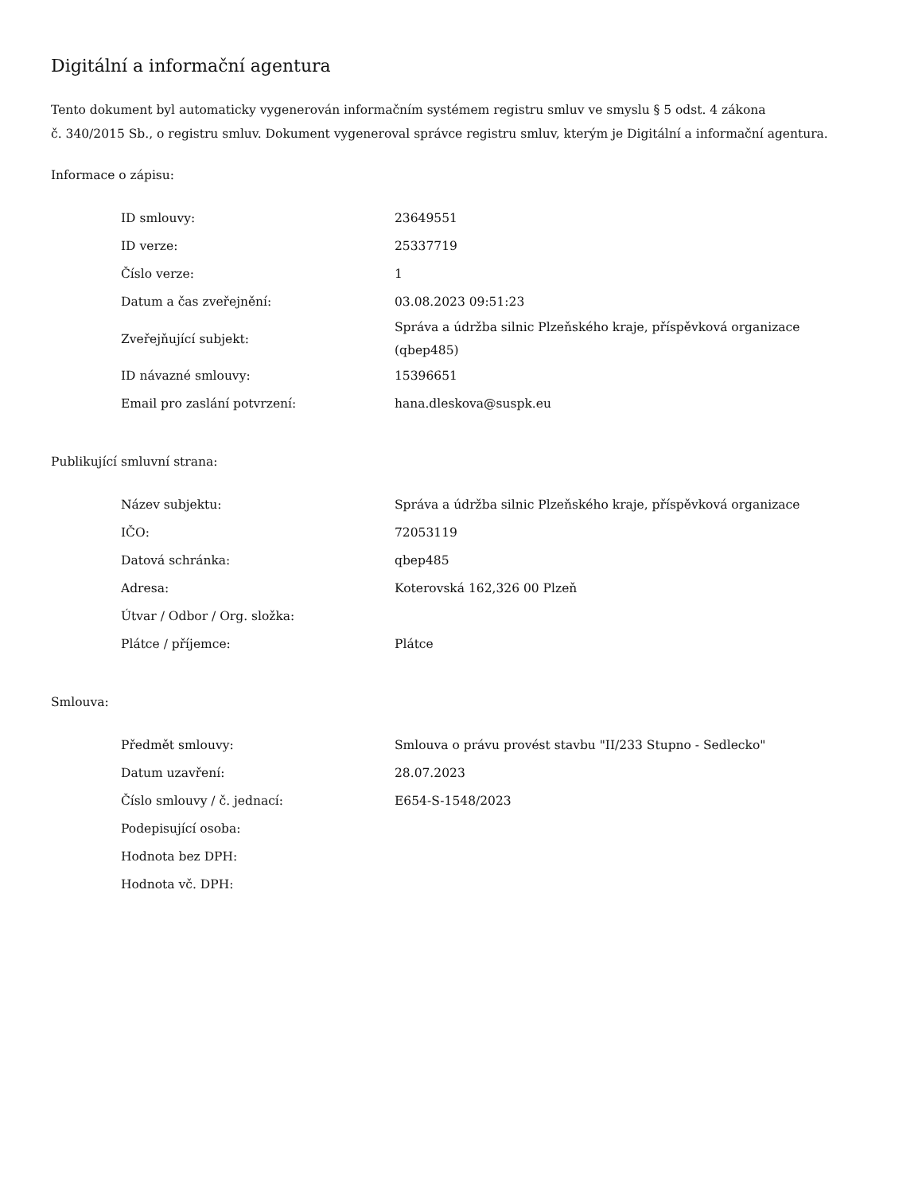Digitální a informační agentura
Tento dokument byl automaticky vygenerován informačním systémem registru smluv ve smyslu § 5 odst. 4 zákona
č. 340/2015 Sb., o registru smluv. Dokument vygeneroval správce registru smluv, kterým je Digitální a informační agentura.
Informace o zápisu:
| ID smlouvy: | 23649551 |
| ID verze: | 25337719 |
| Číslo verze: | 1 |
| Datum a čas zveřejnění: | 03.08.2023 09:51:23 |
| Zveřejňující subjekt: | Správa a údržba silnic Plzeňského kraje, příspěvková organizace (qbep485) |
| ID návazné smlouvy: | 15396651 |
| Email pro zaslání potvrzení: | hana.dleskova@suspk.eu |
Publikující smluvní strana:
| Název subjektu: | Správa a údržba silnic Plzeňského kraje, příspěvková organizace |
| IČO: | 72053119 |
| Datová schránka: | qbep485 |
| Adresa: | Koterovská 162,326 00 Plzeň |
| Útvar / Odbor / Org. složka: | |
| Plátce / příjemce: | Plátce |
Smlouva:
| Předmět smlouvy: | Smlouva o právu provést stavbu "II/233 Stupno - Sedlecko" |
| Datum uzavření: | 28.07.2023 |
| Číslo smlouvy / č. jednací: | E654-S-1548/2023 |
| Podepisující osoba: | |
| Hodnota bez DPH: | |
| Hodnota vč. DPH: | |